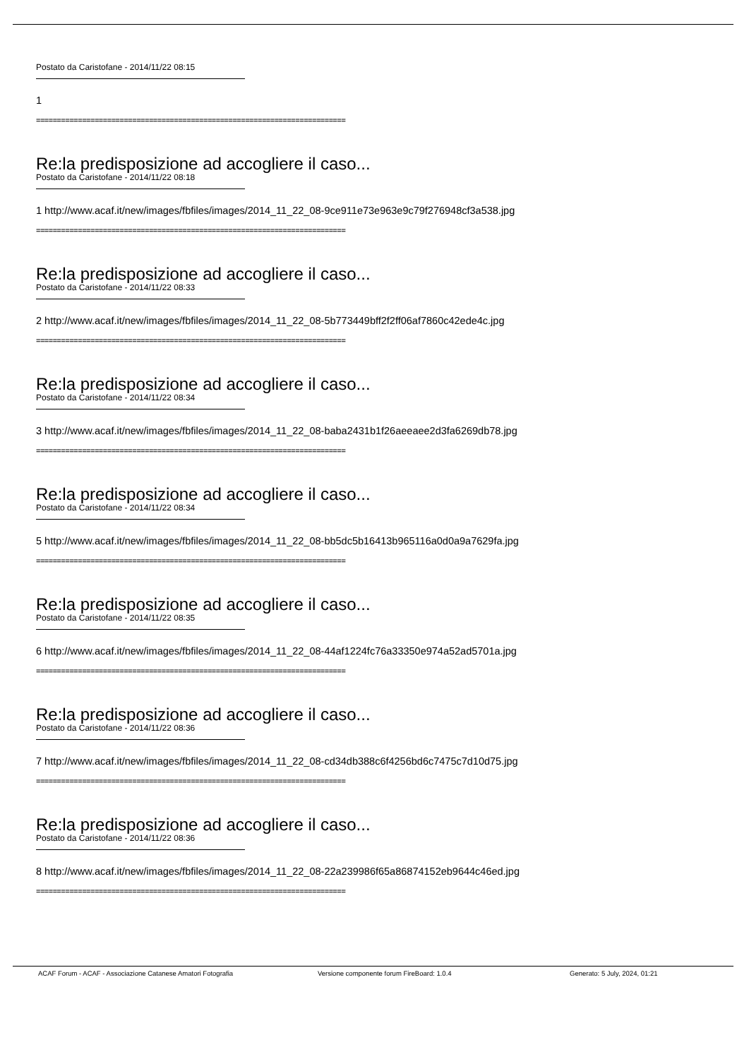Postato da Caristofane - 2014/11/22 08:15
1
==========================================================================
Re:la predisposizione ad accogliere il caso...
Postato da Caristofane - 2014/11/22 08:18
1 http://www.acaf.it/new/images/fbfiles/images/2014_11_22_08-9ce911e73e963e9c79f276948cf3a538.jpg
==========================================================================
Re:la predisposizione ad accogliere il caso...
Postato da Caristofane - 2014/11/22 08:33
2 http://www.acaf.it/new/images/fbfiles/images/2014_11_22_08-5b773449bff2f2ff06af7860c42ede4c.jpg
==========================================================================
Re:la predisposizione ad accogliere il caso...
Postato da Caristofane - 2014/11/22 08:34
3 http://www.acaf.it/new/images/fbfiles/images/2014_11_22_08-baba2431b1f26aeeaee2d3fa6269db78.jpg
==========================================================================
Re:la predisposizione ad accogliere il caso...
Postato da Caristofane - 2014/11/22 08:34
5 http://www.acaf.it/new/images/fbfiles/images/2014_11_22_08-bb5dc5b16413b965116a0d0a9a7629fa.jpg
==========================================================================
Re:la predisposizione ad accogliere il caso...
Postato da Caristofane - 2014/11/22 08:35
6 http://www.acaf.it/new/images/fbfiles/images/2014_11_22_08-44af1224fc76a33350e974a52ad5701a.jpg
==========================================================================
Re:la predisposizione ad accogliere il caso...
Postato da Caristofane - 2014/11/22 08:36
7 http://www.acaf.it/new/images/fbfiles/images/2014_11_22_08-cd34db388c6f4256bd6c7475c7d10d75.jpg
==========================================================================
Re:la predisposizione ad accogliere il caso...
Postato da Caristofane - 2014/11/22 08:36
8 http://www.acaf.it/new/images/fbfiles/images/2014_11_22_08-22a239986f65a86874152eb9644c46ed.jpg
==========================================================================
ACAF Forum - ACAF - Associazione Catanese Amatori Fotografia Versione componente forum FireBoard: 1.0.4 Generato: 5 July, 2024, 01:21